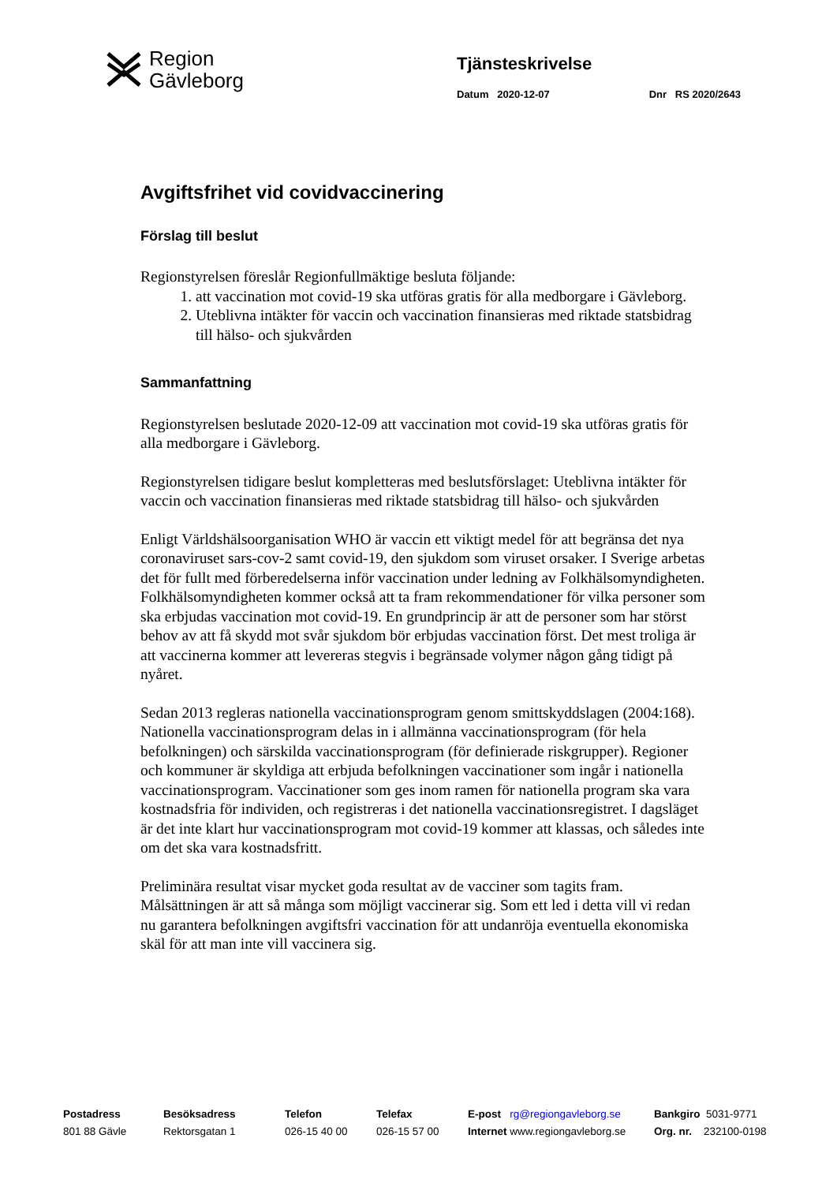Region
Gävleborg
Tjänsteskrivelse
Datum 2020-12-07 Dnr RS 2020/2643
Avgiftsfrihet vid covidvaccinering
Förslag till beslut
Regionstyrelsen föreslår Regionfullmäktige besluta följande:
1. att vaccination mot covid-19 ska utföras gratis för alla medborgare i Gävleborg.
2. Uteblivna intäkter för vaccin och vaccination finansieras med riktade statsbidrag till hälso- och sjukvården
Sammanfattning
Regionstyrelsen beslutade 2020-12-09 att vaccination mot covid-19 ska utföras gratis för alla medborgare i Gävleborg.
Regionstyrelsen tidigare beslut kompletteras med beslutsförslaget: Uteblivna intäkter för vaccin och vaccination finansieras med riktade statsbidrag till hälso- och sjukvården
Enligt Världshälsoorganisation WHO är vaccin ett viktigt medel för att begränsa det nya coronaviruset sars-cov-2 samt covid-19, den sjukdom som viruset orsaker. I Sverige arbetas det för fullt med förberedelserna inför vaccination under ledning av Folkhälsomyndigheten. Folkhälsomyndigheten kommer också att ta fram rekommendationer för vilka personer som ska erbjudas vaccination mot covid-19. En grundprincip är att de personer som har störst behov av att få skydd mot svår sjukdom bör erbjudas vaccination först. Det mest troliga är att vaccinerna kommer att levereras stegvis i begränsade volymer någon gång tidigt på nyåret.
Sedan 2013 regleras nationella vaccinationsprogram genom smittskyddslagen (2004:168). Nationella vaccinationsprogram delas in i allmänna vaccinationsprogram (för hela befolkningen) och särskilda vaccinationsprogram (för definierade riskgrupper). Regioner och kommuner är skyldiga att erbjuda befolkningen vaccinationer som ingår i nationella vaccinationsprogram. Vaccinationer som ges inom ramen för nationella program ska vara kostnadsfria för individen, och registreras i det nationella vaccinationsregistret. I dagsläget är det inte klart hur vaccinationsprogram mot covid-19 kommer att klassas, och således inte om det ska vara kostnadsfritt.
Preliminära resultat visar mycket goda resultat av de vacciner som tagits fram. Målsättningen är att så många som möjligt vaccinerar sig. Som ett led i detta vill vi redan nu garantera befolkningen avgiftsfri vaccination för att undanröja eventuella ekonomiska skäl för att man inte vill vaccinera sig.
Postadress
801 88 Gävle
Besöksadress
Rektorsgatan 1
Telefon
026-15 40 00
Telefax
026-15 57 00
E-post rg@regiongavleborg.se
Internet www.regiongavleborg.se
Bankgiro 5031-9771
Org. nr. 232100-0198